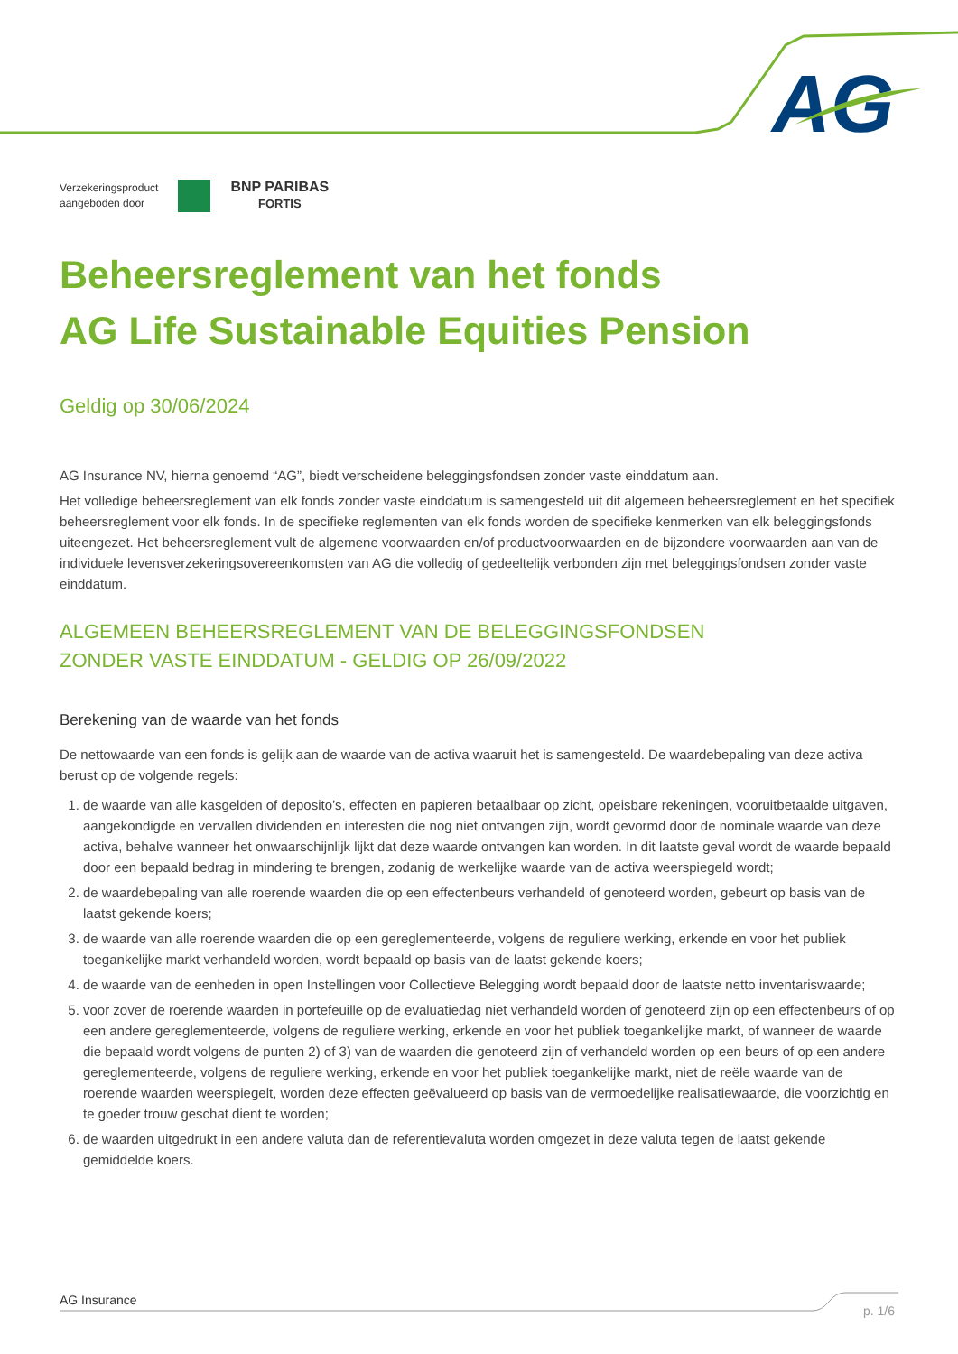AG
Verzekeringsproduct
aangeboden door
BNP PARIBAS
FORTIS
Beheersreglement van het fonds
AG Life Sustainable Equities Pension
Geldig op 30/06/2024
AG Insurance NV, hierna genoemd “AG”, biedt verscheidene beleggingsfondsen zonder vaste einddatum aan.
Het volledige beheersreglement van elk fonds zonder vaste einddatum is samengesteld uit dit algemeen beheersreglement en het specifiek beheersreglement voor elk fonds. In de specifieke reglementen van elk fonds worden de specifieke kenmerken van elk beleggingsfonds uiteengezet. Het beheersreglement vult de algemene voorwaarden en/of productvoorwaarden en de bijzondere voorwaarden aan van de individuele levensverzekeringsovereenkomsten van AG die volledig of gedeeltelijk verbonden zijn met beleggingsfondsen zonder vaste einddatum.
ALGEMEEN BEHEERSREGLEMENT VAN DE BELEGGINGSFONDSEN
ZONDER VASTE EINDDATUM - GELDIG OP 26/09/2022
Berekening van de waarde van het fonds
De nettowaarde van een fonds is gelijk aan de waarde van de activa waaruit het is samengesteld. De waardebepaling van deze activa berust op de volgende regels:
1. de waarde van alle kasgelden of deposito’s, effecten en papieren betaalbaar op zicht, opeisbare rekeningen, vooruitbetaalde uitgaven, aangekondigde en vervallen dividenden en interesten die nog niet ontvangen zijn, wordt gevormd door de nominale waarde van deze activa, behalve wanneer het onwaarschijnlijk lijkt dat deze waarde ontvangen kan worden. In dit laatste geval wordt de waarde bepaald door een bepaald bedrag in mindering te brengen, zodanig de werkelijke waarde van de activa weerspiegeld wordt;
2. de waardebepaling van alle roerende waarden die op een effectenbeurs verhandeld of genoteerd worden, gebeurt op basis van de laatst gekende koers;
3. de waarde van alle roerende waarden die op een gereglementeerde, volgens de reguliere werking, erkende en voor het publiek toegankelijke markt verhandeld worden, wordt bepaald op basis van de laatst gekende koers;
4. de waarde van de eenheden in open Instellingen voor Collectieve Belegging wordt bepaald door de laatste netto inventariswaarde;
5. voor zover de roerende waarden in portefeuille op de evaluatiedag niet verhandeld worden of genoteerd zijn op een effectenbeurs of op een andere gereglementeerde, volgens de reguliere werking, erkende en voor het publiek toegankelijke markt, of wanneer de waarde die bepaald wordt volgens de punten 2) of 3) van de waarden die genoteerd zijn of verhandeld worden op een beurs of op een andere gereglementeerde, volgens de reguliere werking, erkende en voor het publiek toegankelijke markt, niet de reële waarde van de roerende waarden weerspiegelt, worden deze effecten geëvalueerd op basis van de vermoedelijke realisatiewaarde, die voorzichtig en te goeder trouw geschat dient te worden;
6. de waarden uitgedrukt in een andere valuta dan de referentievaluta worden omgezet in deze valuta tegen de laatst gekende gemiddelde koers.
AG Insurance p. 1/6